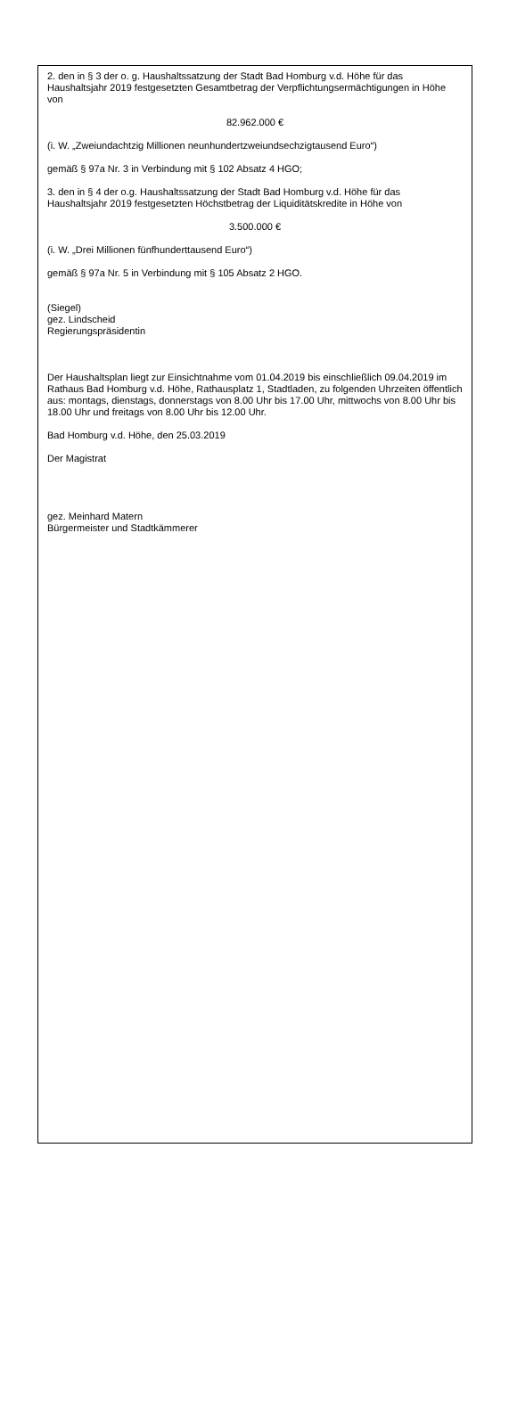2. den in § 3 der o. g. Haushaltssatzung der Stadt Bad Homburg v.d. Höhe für das Haushaltsjahr 2019 festgesetzten Gesamtbetrag der Verpflichtungsermächtigungen in Höhe von
82.962.000 €
(i. W. „Zweiundachtzig Millionen neunhundertzweiundsechzigtausend Euro“)
gemäß § 97a Nr. 3 in Verbindung mit § 102 Absatz 4 HGO;
3. den in § 4 der o.g. Haushaltssatzung der Stadt Bad Homburg v.d. Höhe für das Haushaltsjahr 2019 festgesetzten Höchstbetrag der Liquiditätskredite in Höhe von
3.500.000 €
(i. W. „Drei Millionen fünfhunderttausend Euro“)
gemäß § 97a Nr. 5 in Verbindung mit § 105 Absatz 2 HGO.
(Siegel)
gez. Lindscheid
Regierungspräsidentin
Der Haushaltsplan liegt zur Einsichtnahme vom 01.04.2019 bis einschließlich 09.04.2019 im Rathaus Bad Homburg v.d. Höhe, Rathausplatz 1, Stadtladen, zu folgenden Uhrzeiten öffentlich aus: montags, dienstags, donnerstags von 8.00 Uhr bis 17.00 Uhr, mittwochs von 8.00 Uhr bis 18.00 Uhr und freitags von 8.00 Uhr bis 12.00 Uhr.
Bad Homburg v.d. Höhe, den 25.03.2019
Der Magistrat
gez. Meinhard Matern
Bürgermeister und Stadtkämmerer